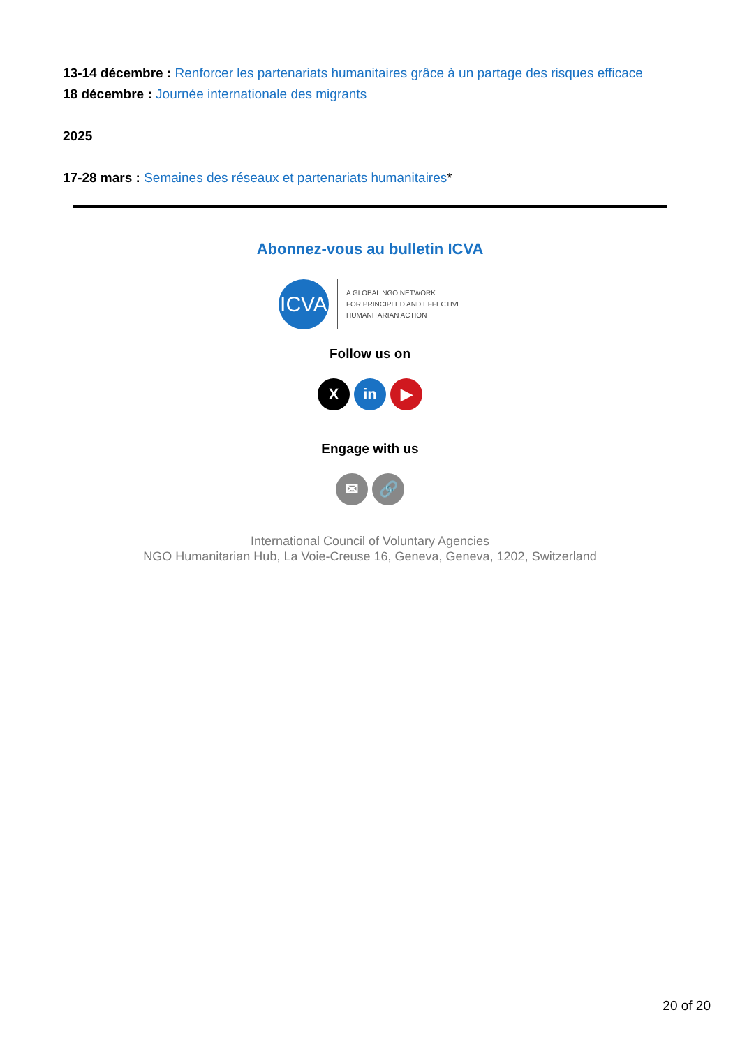13-14 décembre : Renforcer les partenariats humanitaires grâce à un partage des risques efficace
18 décembre : Journée internationale des migrants
2025
17-28 mars : Semaines des réseaux et partenariats humanitaires*
Abonnez-vous au bulletin ICVA
ICVA
A GLOBAL NGO NETWORK
FOR PRINCIPLED AND EFFECTIVE
HUMANITARIAN ACTION
Follow us on
X in ▶
Engage with us
✉ 🔗
International Council of Voluntary Agencies
NGO Humanitarian Hub, La Voie-Creuse 16, Geneva, Geneva, 1202, Switzerland
20 of 20